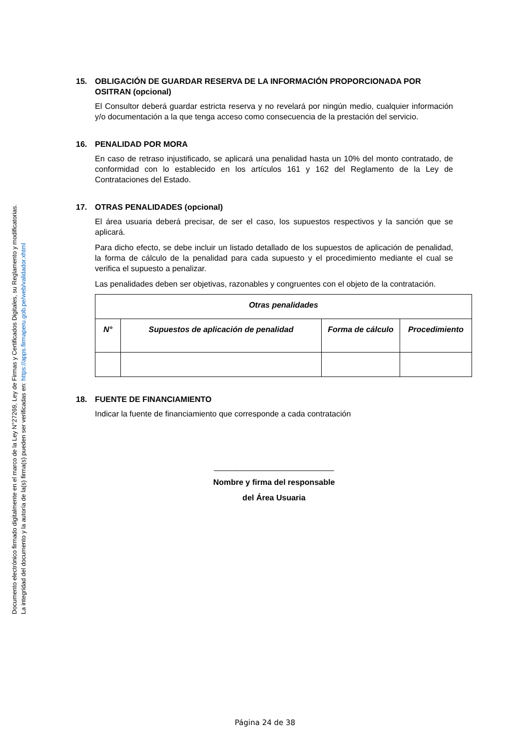Documento electrónico firmado digitalmente en el marco de la Ley N°27269, Ley de Firmas y Certificados Digitales, su Reglamento y modificatorias.
La integridad del documento y la autoría de la(s) firma(s) pueden ser verificadas en: https://apps.firmaperu.gob.pe/web/validador.xhtml
15. OBLIGACIÓN DE GUARDAR RESERVA DE LA INFORMACIÓN PROPORCIONADA POR OSITRAN (opcional)
El Consultor deberá guardar estricta reserva y no revelará por ningún medio, cualquier información y/o documentación a la que tenga acceso como consecuencia de la prestación del servicio.
16. PENALIDAD POR MORA
En caso de retraso injustificado, se aplicará una penalidad hasta un 10% del monto contratado, de conformidad con lo establecido en los artículos 161 y 162 del Reglamento de la Ley de Contrataciones del Estado.
17. OTRAS PENALIDADES (opcional)
El área usuaria deberá precisar, de ser el caso, los supuestos respectivos y la sanción que se aplicará.
Para dicho efecto, se debe incluir un listado detallado de los supuestos de aplicación de penalidad, la forma de cálculo de la penalidad para cada supuesto y el procedimiento mediante el cual se verifica el supuesto a penalizar.
Las penalidades deben ser objetivas, razonables y congruentes con el objeto de la contratación.
| Otras penalidades | | | |
| --- | --- | --- | --- |
| N° | Supuestos de aplicación de penalidad | Forma de cálculo | Procedimiento |
18. FUENTE DE FINANCIAMIENTO
Indicar la fuente de financiamiento que corresponde a cada contratación
___________________________
Nombre y firma del responsable
del Área Usuaria
Página 24 de 38